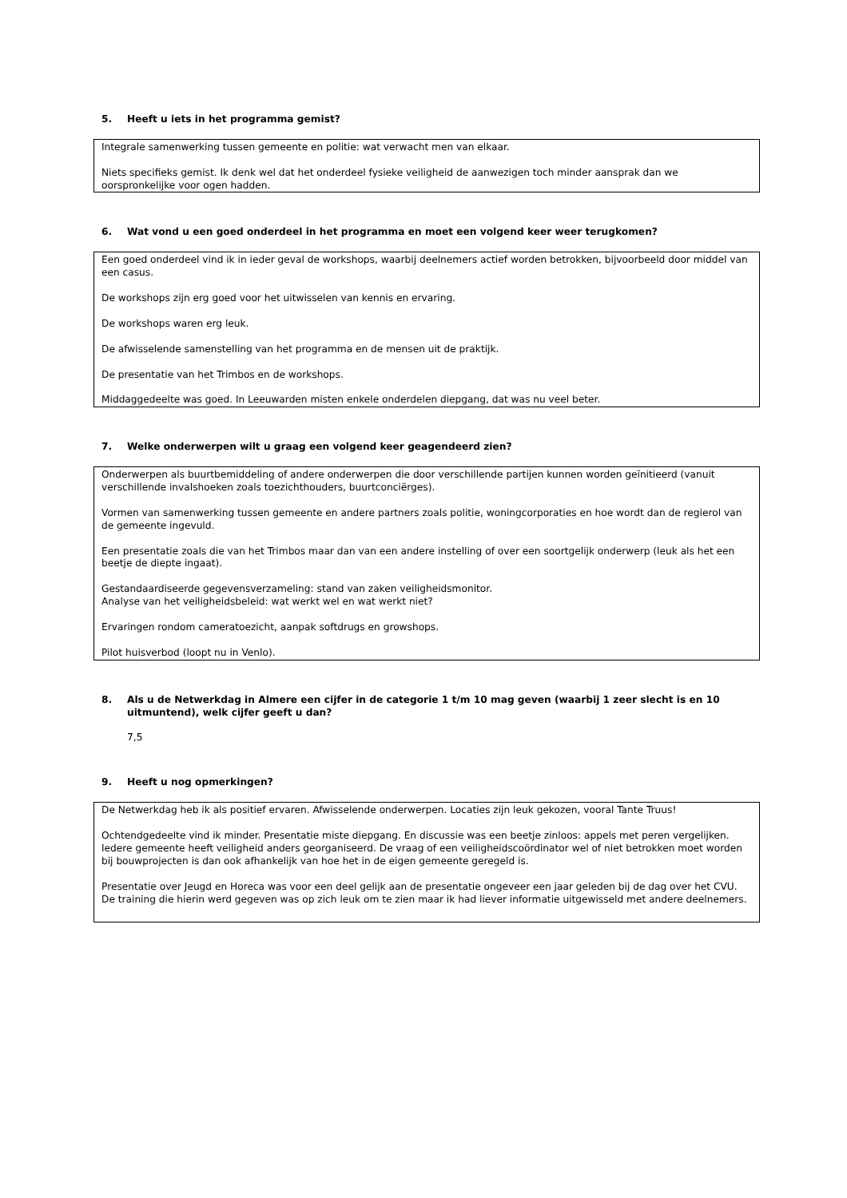5. Heeft u iets in het programma gemist?
Integrale samenwerking tussen gemeente en politie: wat verwacht men van elkaar.
Niets specifieks gemist. Ik denk wel dat het onderdeel fysieke veiligheid de aanwezigen toch minder aansprak dan we oorspronkelijke voor ogen hadden.
6. Wat vond u een goed onderdeel in het programma en moet een volgend keer weer terugkomen?
Een goed onderdeel vind ik in ieder geval de workshops, waarbij deelnemers actief worden betrokken, bijvoorbeeld door middel van een casus.
De workshops zijn erg goed voor het uitwisselen van kennis en ervaring.
De workshops waren erg leuk.
De afwisselende samenstelling van het programma en de mensen uit de praktijk.
De presentatie van het Trimbos en de workshops.
Middaggedeelte was goed. In Leeuwarden misten enkele onderdelen diepgang, dat was nu veel beter.
7. Welke onderwerpen wilt u graag een volgend keer geagendeerd zien?
Onderwerpen als buurtbemiddeling of andere onderwerpen die door verschillende partijen kunnen worden geïnitieerd (vanuit verschillende invalshoeken zoals toezichthouders, buurtconciërges).
Vormen van samenwerking tussen gemeente en andere partners zoals politie, woningcorporaties en hoe wordt dan de regierol van de gemeente ingevuld.
Een presentatie zoals die van het Trimbos maar dan van een andere instelling of over een soortgelijk onderwerp (leuk als het een beetje de diepte ingaat).
Gestandaardiseerde gegevensverzameling: stand van zaken veiligheidsmonitor.
Analyse van het veiligheidsbeleid: wat werkt wel en wat werkt niet?
Ervaringen rondom cameratoezicht, aanpak softdrugs en growshops.
Pilot huisverbod (loopt nu in Venlo).
8. Als u de Netwerkdag in Almere een cijfer in de categorie 1 t/m 10 mag geven (waarbij 1 zeer slecht is en 10 uitmuntend), welk cijfer geeft u dan?
7,5
9. Heeft u nog opmerkingen?
De Netwerkdag heb ik als positief ervaren. Afwisselende onderwerpen. Locaties zijn leuk gekozen, vooral Tante Truus!
Ochtendgedeelte vind ik minder. Presentatie miste diepgang. En discussie was een beetje zinloos: appels met peren vergelijken. Iedere gemeente heeft veiligheid anders georganiseerd. De vraag of een veiligheidscoördinator wel of niet betrokken moet worden bij bouwprojecten is dan ook afhankelijk van hoe het in de eigen gemeente geregeld is.
Presentatie over Jeugd en Horeca was voor een deel gelijk aan de presentatie ongeveer een jaar geleden bij de dag over het CVU. De training die hierin werd gegeven was op zich leuk om te zien maar ik had liever informatie uitgewisseld met andere deelnemers.